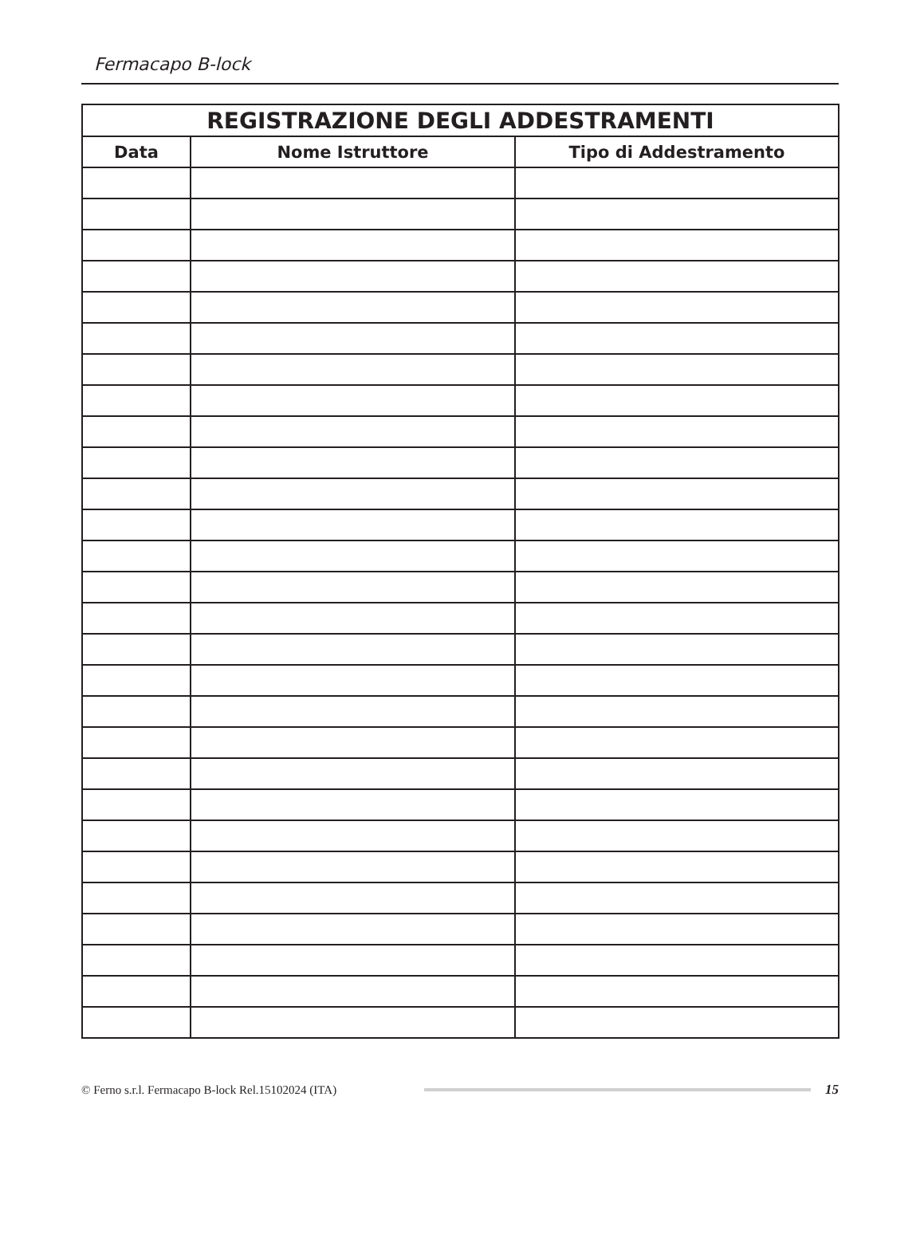Fermacapo B-lock
| REGISTRAZIONE DEGLI ADDESTRAMENTI | | |
| --- | --- | --- |
| Data | Nome Istruttore | Tipo di Addestramento |
© Ferno s.r.l. Fermacapo B-lock Rel.15102024 (ITA) 15